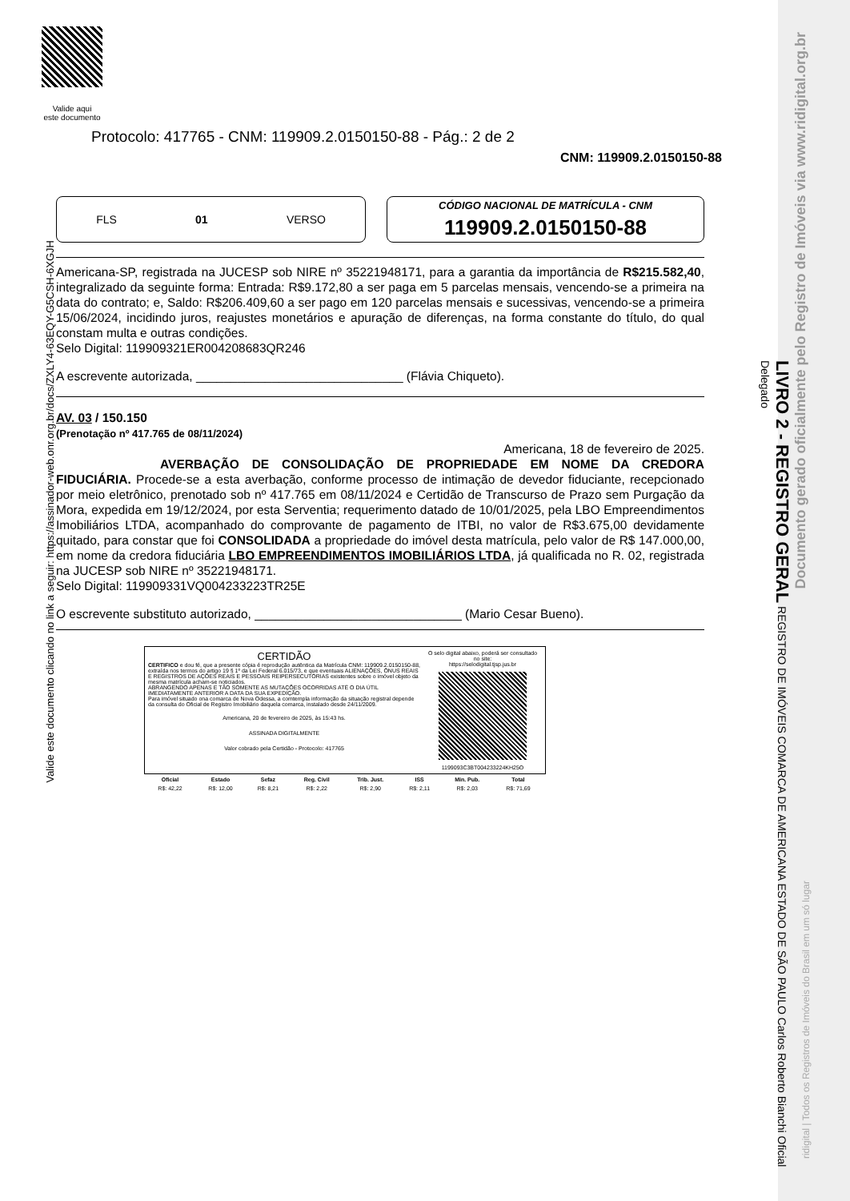Valide aqui
este documento
Protocolo: 417765 - CNM: 119909.2.0150150-88 - Pág.: 2 de 2
CNM: 119909.2.0150150-88
FLS 01 VERSO CÓDIGO NACIONAL DE MATRÍCULA - CNM
119909.2.0150150-88
Americana-SP, registrada na JUCESP sob NIRE nº 35221948171, para a garantia da importância de R$215.582,40, integralizado da seguinte forma: Entrada: R$9.172,80 a ser paga em 5 parcelas mensais, vencendo-se a primeira na data do contrato; e, Saldo: R$206.409,60 a ser pago em 120 parcelas mensais e sucessivas, vencendo-se a primeira 15/06/2024, incidindo juros, reajustes monetários e apuração de diferenças, na forma constante do título, do qual constam multa e outras condições.
Selo Digital: 119909321ER004208683QR246
A escrevente autorizada, ______________________________ (Flávia Chiqueto).
AV. 03 / 150.150
(Prenotação nº 417.765 de 08/11/2024)
Americana, 18 de fevereiro de 2025.
AVERBAÇÃO DE CONSOLIDAÇÃO DE PROPRIEDADE EM NOME DA CREDORA FIDUCIÁRIA. Procede-se a esta averbação, conforme processo de intimação de devedor fiduciante, recepcionado por meio eletrônico, prenotado sob nº 417.765 em 08/11/2024 e Certidão de Transcurso de Prazo sem Purgação da Mora, expedida em 19/12/2024, por esta Serventia; requerimento datado de 10/01/2025, pela LBO Empreendimentos Imobiliários LTDA, acompanhado do comprovante de pagamento de ITBI, no valor de R$3.675,00 devidamente quitado, para constar que foi CONSOLIDADA a propriedade do imóvel desta matrícula, pelo valor de R$ 147.000,00, em nome da credora fiduciária LBO EMPREENDIMENTOS IMOBILIÁRIOS LTDA, já qualificada no R. 02, registrada na JUCESP sob NIRE nº 35221948171.
Selo Digital: 119909331VQ004233223TR25E
O escrevente substituto autorizado, ______________________________ (Mario Cesar Bueno).
CERTIDÃO
CERTIFICO e dou fé, que a presente cópia é reprodução autêntica da Matrícula CNM: 119909.2.0150150-88, extraída nos termos do artigo 19 § 1º da Lei Federal 6.015/73, e que eventuais ALIENAÇÕES, ÔNUS REAIS E REGISTROS DE AÇÕES REAIS E PESSOAIS REIPERSECUTÓRIAS existentes sobre o imóvel objeto da mesma matrícula acham-se noticiados.
ABRANGENDO APENAS E TÃO SOMENTE AS MUTAÇÕES OCORRIDAS ATÉ O DIA ÚTIL IMEDIATAMENTE ANTERIOR A DATA DA SUA EXPEDIÇÃO.
Para imóvel situado ona comarca de Nova Odessa, a comtempla informação da situação registral depende da consulta do Oficial de Registro Imobiliário daquela comarca, instalado desde 24/11/2009.
Americana, 20 de fevereiro de 2025, às 15:43 hs.
ASSINADA DIGITALMENTE
Valor cobrado pela Certidão - Protocolo: 417765
O selo digital abaixo, poderá ser consultado no site:
https://selodigital.tjsp.jus.br
1199093C3BT004233224KH25O
| Oficial | Estado | Sefaz | Reg. Civil | Trib. Just. | ISS | Min. Pub. | Total |
| --- | --- | --- | --- | --- | --- | --- | --- |
| R$: 42,22 | R$: 12,00 | R$: 8,21 | R$: 2,22 | R$: 2,90 | R$: 2,11 | R$: 2,03 | R$: 71,69 |
LIVRO 2 - REGISTRO GERAL REGISTRO DE IMÓVEIS COMARCA DE AMERICANA ESTADO DE SÃO PAULO Carlos Roberto Bianchi Oficial Delegado
Valide este documento clicando no link a seguir: https://assinador-web.onr.org.br/docs/ZXLY4-63EQY-G5CSH-6XGJH
Documento gerado oficialmente pelo Registro de Imóveis via www.ridigital.org.br
ridigital | Todos os Registros de Imóveis do Brasil em um só lugar